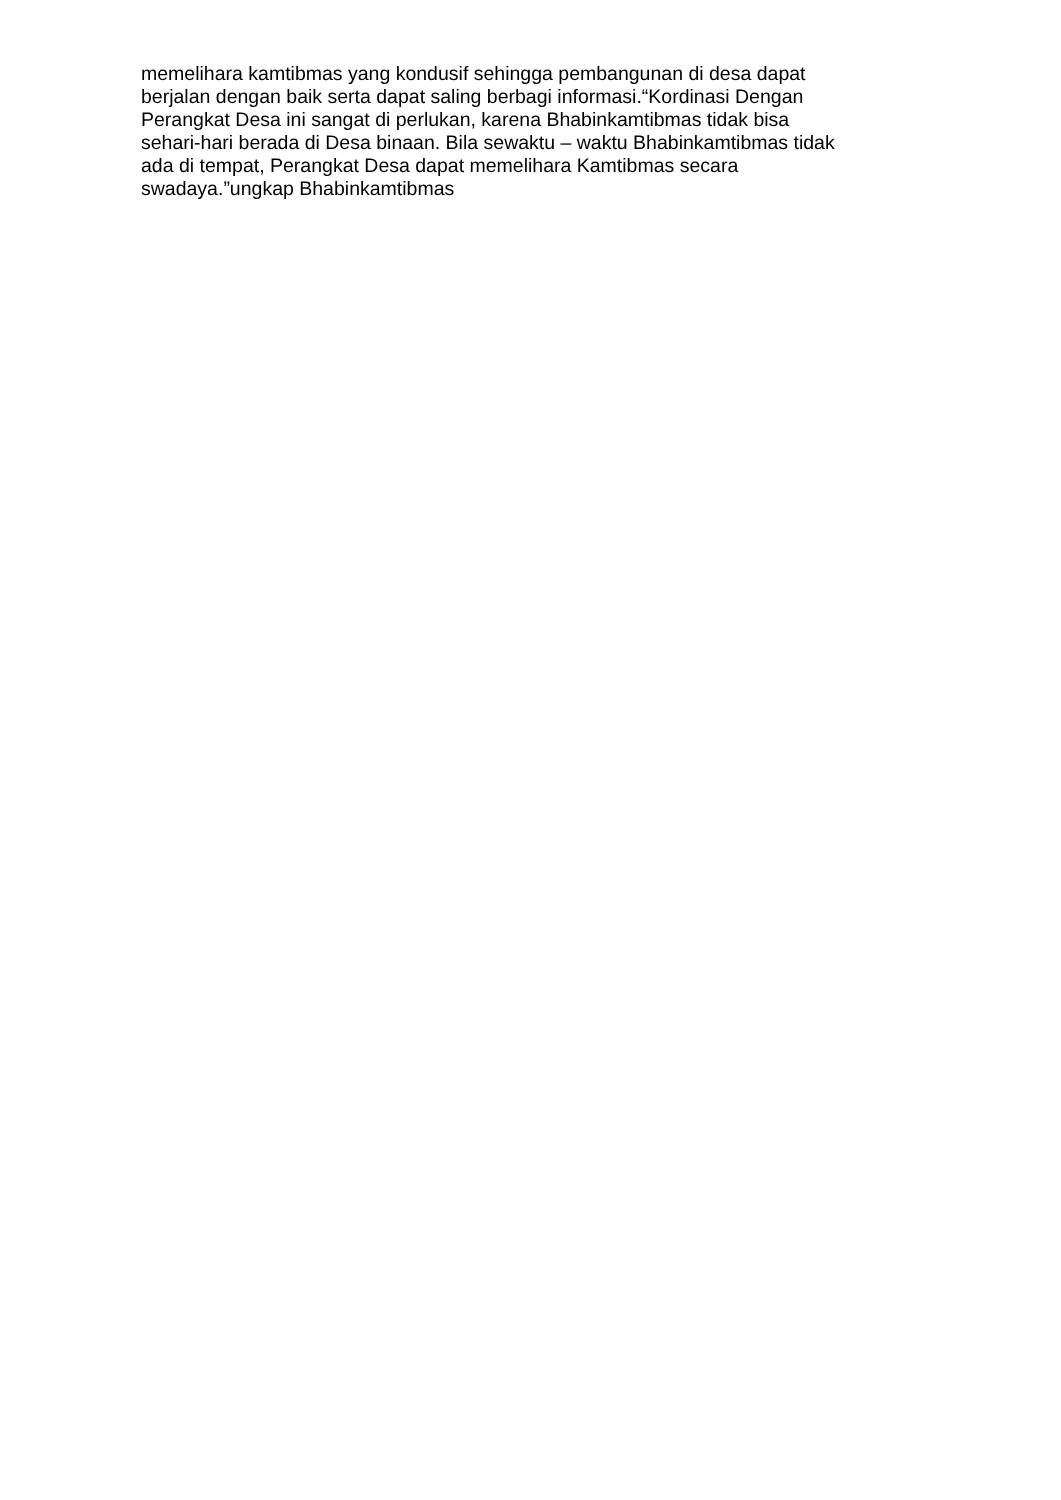memelihara kamtibmas yang kondusif sehingga pembangunan di desa dapat
berjalan dengan baik serta dapat saling berbagi informasi.“Kordinasi Dengan
Perangkat Desa ini sangat di perlukan, karena Bhabinkamtibmas tidak bisa
sehari-hari berada di Desa binaan. Bila sewaktu – waktu Bhabinkamtibmas tidak
ada di tempat, Perangkat Desa dapat memelihara Kamtibmas secara
swadaya.”ungkap Bhabinkamtibmas